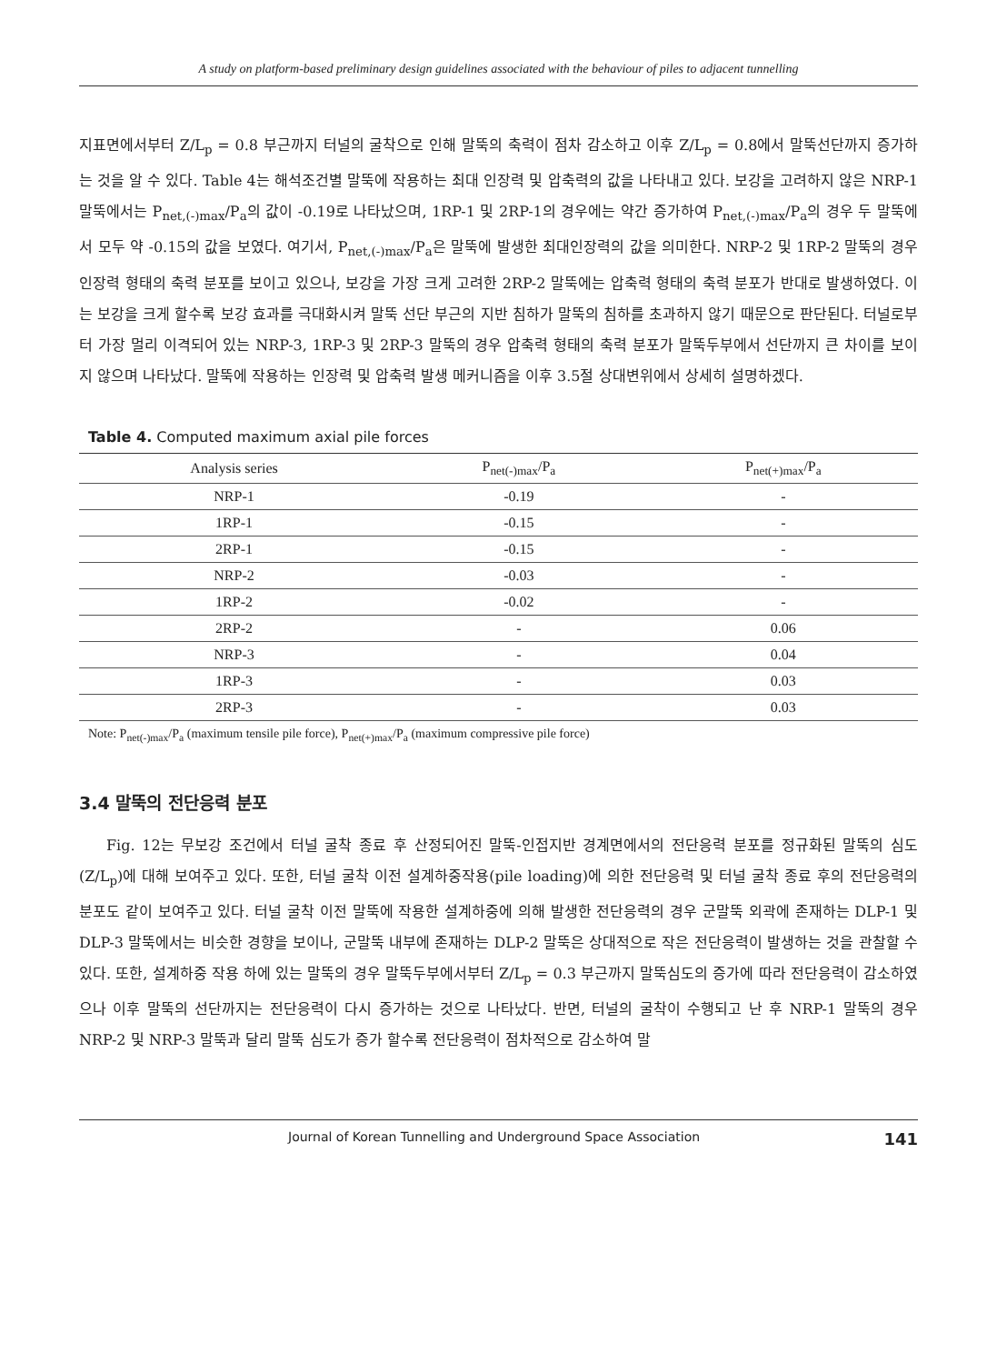A study on platform-based preliminary design guidelines associated with the behaviour of piles to adjacent tunnelling
지표면에서부터 Z/L<sub>p</sub> = 0.8 부근까지 터널의 굴착으로 인해 말뚝의 축력이 점차 감소하고 이후 Z/L<sub>p</sub> = 0.8에서 말뚝선단까지 증가하는 것을 알 수 있다. Table 4는 해석조건별 말뚝에 작용하는 최대 인장력 및 압축력의 값을 나타내고 있다. 보강을 고려하지 않은 NRP-1 말뚝에서는 P<sub>net,(-)max</sub>/P<sub>a</sub>의 값이 -0.19로 나타났으며, 1RP-1 및 2RP-1의 경우에는 약간 증가하여 P<sub>net,(-)max</sub>/P<sub>a</sub>의 경우 두 말뚝에서 모두 약 -0.15의 값을 보였다. 여기서, P<sub>net,(-)max</sub>/P<sub>a</sub>은 말뚝에 발생한 최대인장력의 값을 의미한다. NRP-2 및 1RP-2 말뚝의 경우 인장력 형태의 축력 분포를 보이고 있으나, 보강을 가장 크게 고려한 2RP-2 말뚝에는 압축력 형태의 축력 분포가 반대로 발생하였다. 이는 보강을 크게 할수록 보강 효과를 극대화시켜 말뚝 선단 부근의 지반 침하가 말뚝의 침하를 초과하지 않기 때문으로 판단된다. 터널로부터 가장 멀리 이격되어 있는 NRP-3, 1RP-3 및 2RP-3 말뚝의 경우 압축력 형태의 축력 분포가 말뚝두부에서 선단까지 큰 차이를 보이지 않으며 나타났다. 말뚝에 작용하는 인장력 및 압축력 발생 메커니즘을 이후 3.5절 상대변위에서 상세히 설명하겠다.
Table 4. Computed maximum axial pile forces
| Analysis series | P<sub>net(-)max</sub>/P<sub>a</sub> | P<sub>net(+)max</sub>/P<sub>a</sub> |
| --- | --- | --- |
| NRP-1 | -0.19 | - |
| 1RP-1 | -0.15 | - |
| 2RP-1 | -0.15 | - |
| NRP-2 | -0.03 | - |
| 1RP-2 | -0.02 | - |
| 2RP-2 | - | 0.06 |
| NRP-3 | - | 0.04 |
| 1RP-3 | - | 0.03 |
| 2RP-3 | - | 0.03 |
Note: P<sub>net(-)max</sub>/P<sub>a</sub> (maximum tensile pile force), P<sub>net(+)max</sub>/P<sub>a</sub> (maximum compressive pile force)
3.4 말뚝의 전단응력 분포
Fig. 12는 무보강 조건에서 터널 굴착 종료 후 산정되어진 말뚝-인접지반 경계면에서의 전단응력 분포를 정규화된 말뚝의 심도(Z/L<sub>p</sub>)에 대해 보여주고 있다. 또한, 터널 굴착 이전 설계하중작용(pile loading)에 의한 전단응력 및 터널 굴착 종료 후의 전단응력의 분포도 같이 보여주고 있다. 터널 굴착 이전 말뚝에 작용한 설계하중에 의해 발생한 전단응력의 경우 군말뚝 외곽에 존재하는 DLP-1 및 DLP-3 말뚝에서는 비슷한 경향을 보이나, 군말뚝 내부에 존재하는 DLP-2 말뚝은 상대적으로 작은 전단응력이 발생하는 것을 관찰할 수 있다. 또한, 설계하중 작용 하에 있는 말뚝의 경우 말뚝두부에서부터 Z/L<sub>p</sub> = 0.3 부근까지 말뚝심도의 증가에 따라 전단응력이 감소하였으나 이후 말뚝의 선단까지는 전단응력이 다시 증가하는 것으로 나타났다. 반면, 터널의 굴착이 수행되고 난 후 NRP-1 말뚝의 경우 NRP-2 및 NRP-3 말뚝과 달리 말뚝 심도가 증가 할수록 전단응력이 점차적으로 감소하여 말
Journal of Korean Tunnelling and Underground Space Association 141